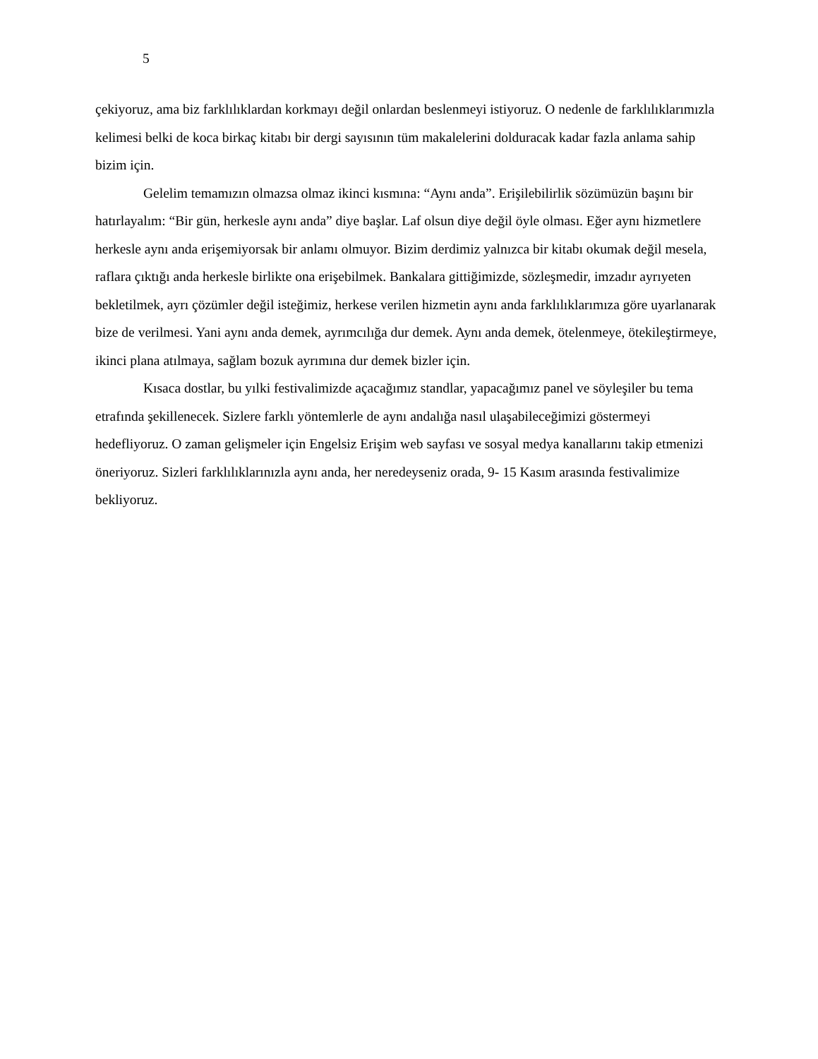5
çekiyoruz, ama biz farklılıklardan korkmayı değil onlardan beslenmeyi istiyoruz. O nedenle de farklılıklarımızla kelimesi belki de koca birkaç kitabı bir dergi sayısının tüm makalelerini dolduracak kadar fazla anlama sahip bizim için.
Gelelim temamızın olmazsa olmaz ikinci kısmına: “Aynı anda”. Erişilebilirlik sözümüzün başını bir hatırlayalım: “Bir gün, herkesle aynı anda” diye başlar. Laf olsun diye değil öyle olması. Eğer aynı hizmetlere herkesle aynı anda erişemiyorsak bir anlamı olmuyor. Bizim derdimiz yalnızca bir kitabı okumak değil mesela, raflara çıktığı anda herkesle birlikte ona erişebilmek. Bankalara gittiğimizde, sözleşmedir, imzadır ayrıyeten bekletilmek, ayrı çözümler değil isteğimiz, herkese verilen hizmetin aynı anda farklılıklarımıza göre uyarlanarak bize de verilmesi. Yani aynı anda demek, ayrımcılığa dur demek. Aynı anda demek, ötelenmeye, ötekileştirmeye, ikinci plana atılmaya, sağlam bozuk ayrımına dur demek bizler için.
Kısaca dostlar, bu yılki festivalimizde açacağımız standlar, yapacağımız panel ve söyleşiler bu tema etrafında şekillenecek. Sizlere farklı yöntemlerle de aynı andalığa nasıl ulaşabileceğimizi göstermeyi hedefliyoruz. O zaman gelişmeler için Engelsiz Erişim web sayfası ve sosyal medya kanallarını takip etmenizi öneriyoruz. Sizleri farklılıklarınızla aynı anda, her neredeyseniz orada, 9- 15 Kasım arasında festivalimize bekliyoruz.